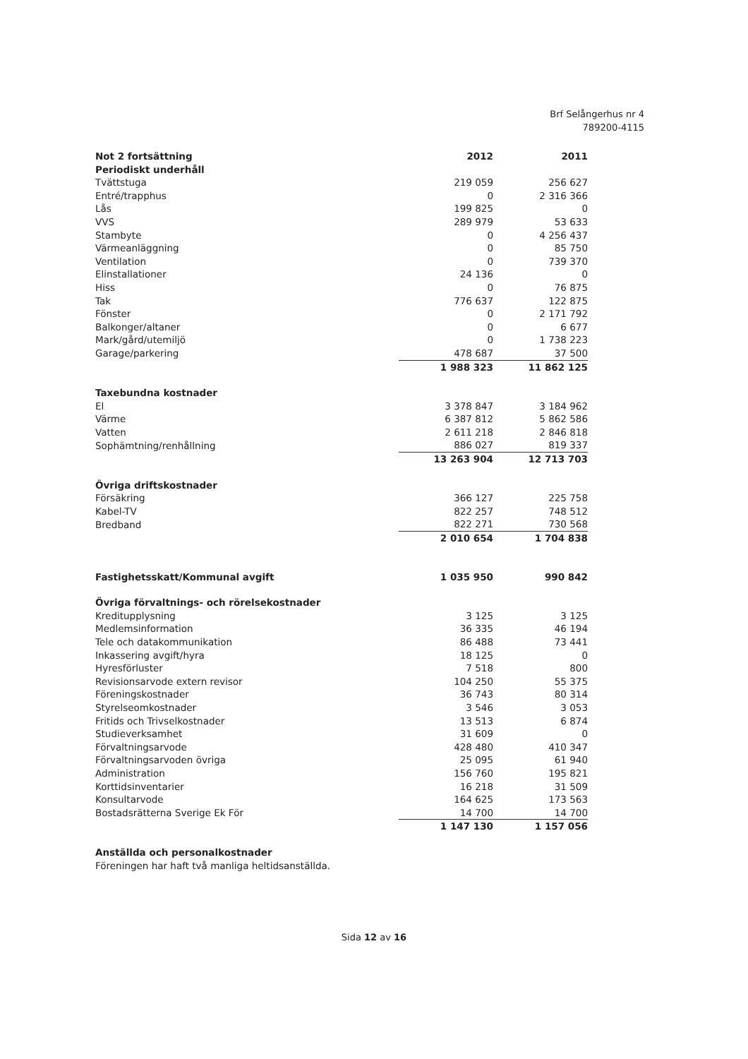Brf Selångerhus nr 4
789200-4115
| Not 2 fortsättning | 2012 | 2011 |
| Periodiskt underhåll | | |
| Tvättstuga | 219 059 | 256 627 |
| Entré/trapphus | 0 | 2 316 366 |
| Lås | 199 825 | 0 |
| VVS | 289 979 | 53 633 |
| Stambyte | 0 | 4 256 437 |
| Värmeanläggning | 0 | 85 750 |
| Ventilation | 0 | 739 370 |
| Elinstallationer | 24 136 | 0 |
| Hiss | 0 | 76 875 |
| Tak | 776 637 | 122 875 |
| Fönster | 0 | 2 171 792 |
| Balkonger/altaner | 0 | 6 677 |
| Mark/gård/utemiljö | 0 | 1 738 223 |
| Garage/parkering | 478 687 | 37 500 |
| | 1 988 323 | 11 862 125 |
| Taxebundna kostnader | | |
| El | 3 378 847 | 3 184 962 |
| Värme | 6 387 812 | 5 862 586 |
| Vatten | 2 611 218 | 2 846 818 |
| Sophämtning/renhållning | 886 027 | 819 337 |
| | 13 263 904 | 12 713 703 |
| Övriga driftskostnader | | |
| Försäkring | 366 127 | 225 758 |
| Kabel-TV | 822 257 | 748 512 |
| Bredband | 822 271 | 730 568 |
| | 2 010 654 | 1 704 838 |
| Fastighetsskatt/Kommunal avgift | 1 035 950 | 990 842 |
| Övriga förvaltnings- och rörelsekostnader | | |
| Kreditupplysning | 3 125 | 3 125 |
| Medlemsinformation | 36 335 | 46 194 |
| Tele och datakommunikation | 86 488 | 73 441 |
| Inkassering avgift/hyra | 18 125 | 0 |
| Hyresförluster | 7 518 | 800 |
| Revisionsarvode extern revisor | 104 250 | 55 375 |
| Föreningskostnader | 36 743 | 80 314 |
| Styrelseomkostnader | 3 546 | 3 053 |
| Fritids och Trivselkostnader | 13 513 | 6 874 |
| Studieverksamhet | 31 609 | 0 |
| Förvaltningsarvode | 428 480 | 410 347 |
| Förvaltningsarvoden övriga | 25 095 | 61 940 |
| Administration | 156 760 | 195 821 |
| Korttidsinventarier | 16 218 | 31 509 |
| Konsultarvode | 164 625 | 173 563 |
| Bostadsrätterna Sverige Ek För | 14 700 | 14 700 |
| | 1 147 130 | 1 157 056 |
| Anställda och personalkostnader | | |
| Föreningen har haft två manliga heltidsanställda. | | |
Sida 12 av 16